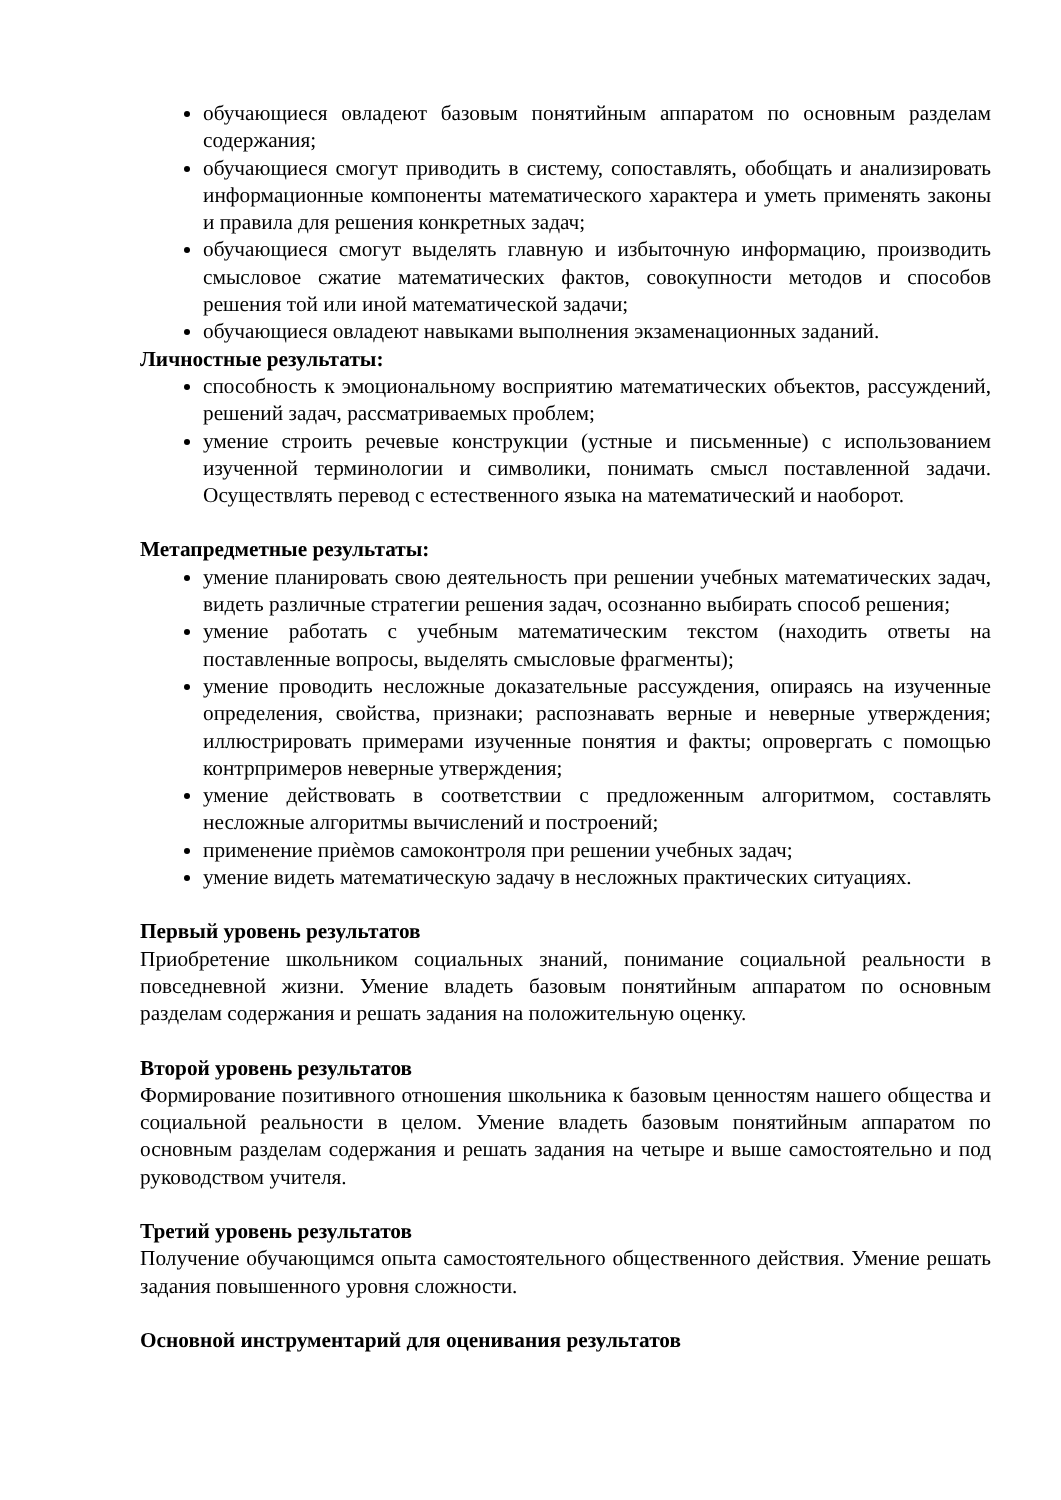обучающиеся овладеют базовым понятийным аппаратом по основным разделам содержания;
обучающиеся смогут приводить в систему, сопоставлять, обобщать и анализировать информационные компоненты математического характера и уметь применять законы и правила для решения конкретных задач;
обучающиеся смогут выделять главную и избыточную информацию, производить смысловое сжатие математических фактов, совокупности методов и способов решения той или иной математической задачи;
обучающиеся овладеют навыками выполнения экзаменационных заданий.
Личностные результаты:
способность к эмоциональному восприятию математических объектов, рассуждений, решений задач, рассматриваемых проблем;
умение строить речевые конструкции (устные и письменные) с использованием изученной терминологии и символики, понимать смысл поставленной задачи. Осуществлять перевод с естественного языка на математический и наоборот.
Метапредметные результаты:
умение планировать свою деятельность при решении учебных математических задач, видеть различные стратегии решения задач, осознанно выбирать способ решения;
умение работать с учебным математическим текстом (находить ответы на поставленные вопросы, выделять смысловые фрагменты);
умение проводить несложные доказательные рассуждения, опираясь на изученные определения, свойства, признаки; распознавать верные и неверные утверждения; иллюстрировать примерами изученные понятия и факты; опровергать с помощью контрпримеров неверные утверждения;
умение действовать в соответствии с предложенным алгоритмом, составлять несложные алгоритмы вычислений и построений;
применение приѐмов самоконтроля при решении учебных задач;
умение видеть математическую задачу в несложных практических ситуациях.
Первый уровень результатов
Приобретение школьником социальных знаний, понимание социальной реальности в повседневной жизни. Умение владеть базовым понятийным аппаратом по основным разделам содержания и решать задания на положительную оценку.
Второй уровень результатов
Формирование позитивного отношения школьника к базовым ценностям нашего общества и социальной реальности в целом. Умение владеть базовым понятийным аппаратом по основным разделам содержания и решать задания на четыре и выше самостоятельно и под руководством учителя.
Третий уровень результатов
Получение обучающимся опыта самостоятельного общественного действия. Умение решать задания повышенного уровня сложности.
Основной инструментарий для оценивания результатов